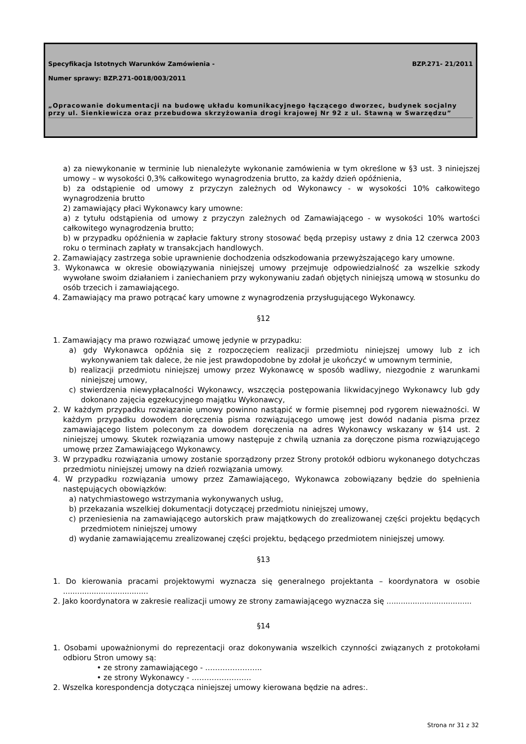Specyfikacja Istotnych Warunków Zamówienia - BZP.271- 21/2011
Numer sprawy: BZP.271-0018/003/2011
„Opracowanie dokumentacji na budowę układu komunikacyjnego łączącego dworzec, budynek socjalny przy ul. Sienkiewicza oraz przebudowa skrzyżowania drogi krajowej Nr 92 z ul. Stawną w Swarzędzu”
a) za niewykonanie w terminie lub nienależyte wykonanie zamówienia w tym określone w §3 ust. 3 niniejszej umowy – w wysokości 0,3% całkowitego wynagrodzenia brutto, za każdy dzień opóźnienia,
b) za odstąpienie od umowy z przyczyn zależnych od Wykonawcy - w wysokości 10% całkowitego wynagrodzenia brutto
2) zamawiający płaci Wykonawcy kary umowne:
a) z tytułu odstąpienia od umowy z przyczyn zależnych od Zamawiającego - w wysokości 10% wartości całkowitego wynagrodzenia brutto;
b) w przypadku opóźnienia w zapłacie faktury strony stosować będą przepisy ustawy z dnia 12 czerwca 2003 roku o terminach zapłaty w transakcjach handlowych.
2. Zamawiający zastrzega sobie uprawnienie dochodzenia odszkodowania przewyższającego kary umowne.
3. Wykonawca w okresie obowiązywania niniejszej umowy przejmuje odpowiedzialność za wszelkie szkody wywołane swoim działaniem i zaniechaniem przy wykonywaniu zadań objętych niniejszą umową w stosunku do osób trzecich i zamawiającego.
4. Zamawiający ma prawo potrącać kary umowne z wynagrodzenia przysługującego Wykonawcy.
§12
1. Zamawiający ma prawo rozwiązać umowę jedynie w przypadku:
a) gdy Wykonawca opóźnia się z rozpoczęciem realizacji przedmiotu niniejszej umowy lub z ich wykonywaniem tak dalece, że nie jest prawdopodobne by zdołał je ukończyć w umownym terminie,
b) realizacji przedmiotu niniejszej umowy przez Wykonawcę w sposób wadliwy, niezgodnie z warunkami niniejszej umowy,
c) stwierdzenia niewypłacalności Wykonawcy, wszczęcia postępowania likwidacyjnego Wykonawcy lub gdy dokonano zajęcia egzekucyjnego majątku Wykonawcy,
2. W każdym przypadku rozwiązanie umowy powinno nastąpić w formie pisemnej pod rygorem nieważności. W każdym przypadku dowodem doręczenia pisma rozwiązującego umowę jest dowód nadania pisma przez zamawiającego listem poleconym za dowodem doręczenia na adres Wykonawcy wskazany w §14 ust. 2 niniejszej umowy. Skutek rozwiązania umowy następuje z chwilą uznania za doręczone pisma rozwiązującego umowę przez Zamawiającego Wykonawcy.
3. W przypadku rozwiązania umowy zostanie sporządzony przez Strony protokół odbioru wykonanego dotychczas przedmiotu niniejszej umowy na dzień rozwiązania umowy.
4. W przypadku rozwiązania umowy przez Zamawiającego, Wykonawca zobowiązany będzie do spełnienia następujących obowiązków:
a) natychmiastowego wstrzymania wykonywanych usług,
b) przekazania wszelkiej dokumentacji dotyczącej przedmiotu niniejszej umowy,
c) przeniesienia na zamawiającego autorskich praw majątkowych do zrealizowanej części projektu będących przedmiotem niniejszej umowy
d) wydanie zamawiającemu zrealizowanej części projektu, będącego przedmiotem niniejszej umowy.
§13
1. Do kierowania pracami projektowymi wyznacza się generalnego projektanta – koordynatora w osobie ....................................
2. Jako koordynatora w zakresie realizacji umowy ze strony zamawiającego wyznacza się ....................................
§14
1. Osobami upoważnionymi do reprezentacji oraz dokonywania wszelkich czynności związanych z protokołami odbioru Stron umowy są:
• ze strony zamawiającego - …………………..
• ze strony Wykonawcy - ……………………
2. Wszelka korespondencja dotycząca niniejszej umowy kierowana będzie na adres:.
Strona nr 31 z 32